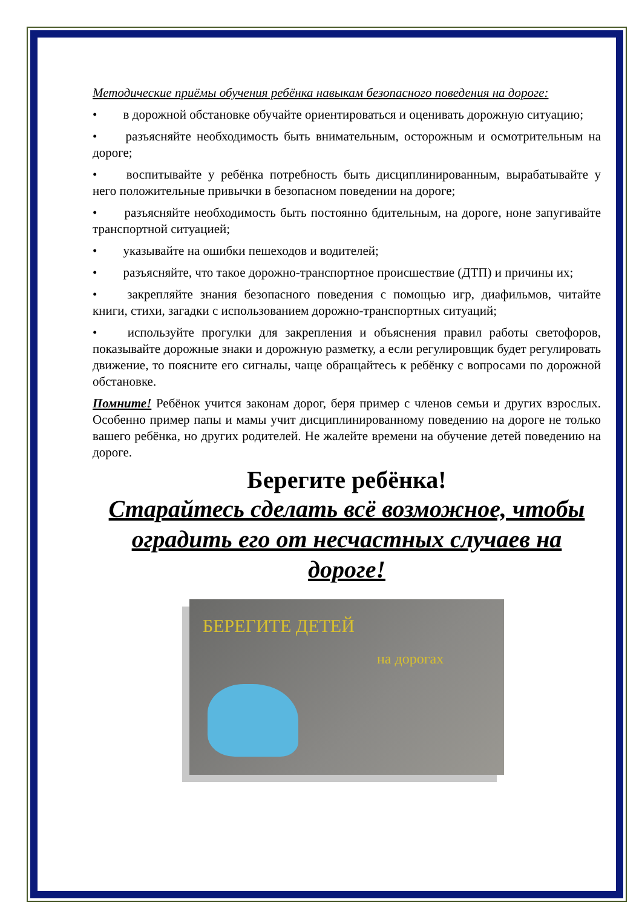Методические приёмы обучения ребёнка навыкам безопасного поведения на дороге:
• в дорожной обстановке обучайте ориентироваться и оценивать дорожную ситуацию;
• разъясняйте необходимость быть внимательным, осторожным и осмотрительным на дороге;
• воспитывайте у ребёнка потребность быть дисциплинированным, вырабатывайте у него положительные привычки в безопасном поведении на дороге;
• разъясняйте необходимость быть постоянно бдительным, на дороге, ноне запугивайте транспортной ситуацией;
• указывайте на ошибки пешеходов и водителей;
• разъясняйте, что такое дорожно-транспортное происшествие (ДТП) и причины их;
• закрепляйте знания безопасного поведения с помощью игр, диафильмов, читайте книги, стихи, загадки с использованием дорожно-транспортных ситуаций;
• используйте прогулки для закрепления и объяснения правил работы светофоров, показывайте дорожные знаки и дорожную разметку, а если регулировщик будет регулировать движение, то поясните его сигналы, чаще обращайтесь к ребёнку с вопросами по дорожной обстановке.
Помните! Ребёнок учится законам дорог, беря пример с членов семьи и других взрослых. Особенно пример папы и мамы учит дисциплинированному поведению на дороге не только вашего ребёнка, но других родителей. Не жалейте времени на обучение детей поведению на дороге.
Берегите ребёнка!
Старайтесь сделать всё возможное, чтобы оградить его от несчастных случаев на дороге!
БЕРЕГИТЕ ДЕТЕЙ
на дорогах